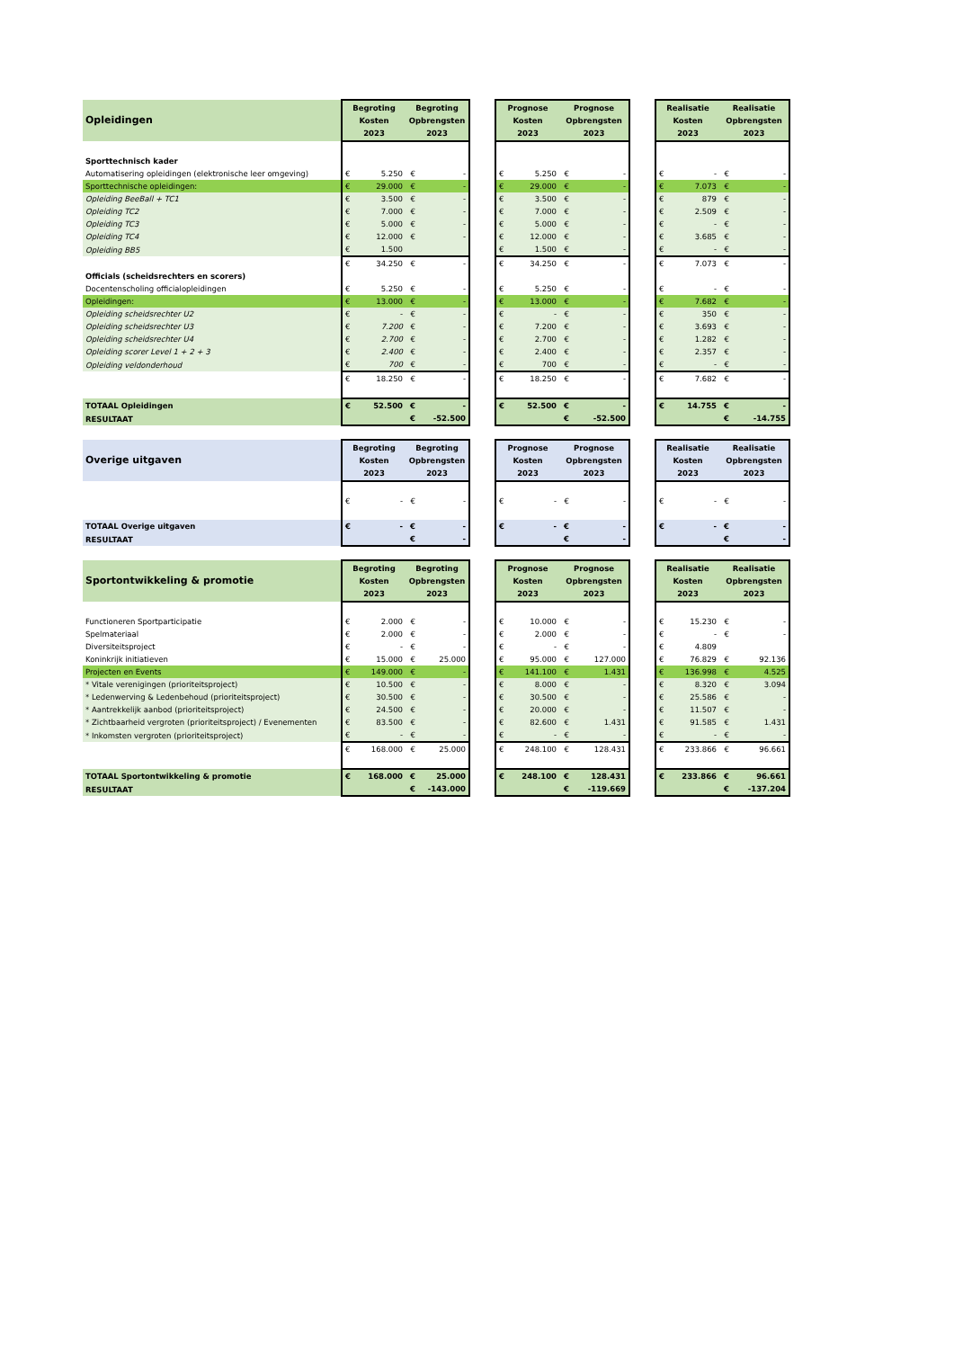| Opleidingen | Begroting Kosten 2023 | | Begroting Opbrengsten 2023 | | | Prognose Kosten 2023 | | Prognose Opbrengsten 2023 | | | Realisatie Kosten 2023 | | Realisatie Opbrengsten 2023 | |
| Sporttechnisch kader | | | | | | | | | | | | | | |
| Automatisering opleidingen (elektronische leer omgeving) | € | 5.250 | € | - | | € | 5.250 | € | - | | € | - | € | - |
| Sporttechnische opleidingen: | € | 29.000 | € | - | | € | 29.000 | € | - | | € | 7.073 | € | - |
| Opleiding BeeBall + TC1 | € | 3.500 | € | - | | € | 3.500 | € | - | | € | 879 | € | - |
| Opleiding TC2 | € | 7.000 | € | - | | € | 7.000 | € | - | | € | 2.509 | € | - |
| Opleiding TC3 | € | 5.000 | € | - | | € | 5.000 | € | - | | € | - | € | - |
| Opleiding TC4 | € | 12.000 | € | - | | € | 12.000 | € | - | | € | 3.685 | € | - |
| Opleiding BB5 | € | 1.500 | | | | € | 1.500 | € | - | | € | - | € | - |
| | € | 34.250 | € | - | | € | 34.250 | € | - | | € | 7.073 | € | - |
| Officials (scheidsrechters en scorers) | | | | | | | | | | | | | | |
| Docentenscholing officialopleidingen | € | 5.250 | € | - | | € | 5.250 | € | - | | € | - | € | - |
| Opleidingen: | € | 13.000 | € | - | | € | 13.000 | € | - | | € | 7.682 | € | - |
| Opleiding scheidsrechter U2 | € | - | € | - | | € | - | € | - | | € | 350 | € | - |
| Opleiding scheidsrechter U3 | € | 7.200 | € | - | | € | 7.200 | € | - | | € | 3.693 | € | - |
| Opleiding scheidsrechter U4 | € | 2.700 | € | - | | € | 2.700 | € | - | | € | 1.282 | € | - |
| Opleiding scorer Level 1 + 2 + 3 | € | 2.400 | € | - | | € | 2.400 | € | - | | € | 2.357 | € | - |
| Opleiding veldonderhoud | € | 700 | € | - | | € | 700 | € | - | | € | - | € | - |
| | € | 18.250 | € | - | | € | 18.250 | € | - | | € | 7.682 | € | - |
| TOTAAL Opleidingen | € | 52.500 | € | - | | € | 52.500 | € | - | | € | 14.755 | € | - |
| RESULTAAT | | | € | -52.500 | | | | € | -52.500 | | | | € | -14.755 |
| Overige uitgaven | Begroting Kosten 2023 | | Begroting Opbrengsten 2023 | | | Prognose Kosten 2023 | | Prognose Opbrengsten 2023 | | | Realisatie Kosten 2023 | | Realisatie Opbrengsten 2023 | |
| | € | - | € | - | | € | - | € | - | | € | - | € | - |
| TOTAAL Overige uitgaven | € | - | € | - | | € | - | € | - | | € | - | € | - |
| RESULTAAT | | | € | - | | | | € | - | | | | € | - |
| Sportontwikkeling & promotie | Begroting Kosten 2023 | | Begroting Opbrengsten 2023 | | | Prognose Kosten 2023 | | Prognose Opbrengsten 2023 | | | Realisatie Kosten 2023 | | Realisatie Opbrengsten 2023 | |
| Functioneren Sportparticipatie | € | 2.000 | € | - | | € | 10.000 | € | - | | € | 15.230 | € | - |
| Spelmateriaal | € | 2.000 | € | - | | € | 2.000 | € | - | | € | - | € | - |
| Diversiteitsproject | € | - | € | - | | € | - | € | - | | € | 4.809 | | |
| Koninkrijk initiatieven | € | 15.000 | € | 25.000 | | € | 95.000 | € | 127.000 | | € | 76.829 | € | 92.136 |
| Projecten en Events | € | 149.000 | € | - | | € | 141.100 | € | 1.431 | | € | 136.998 | € | 4.525 |
| * Vitale verenigingen (prioriteitsproject) | € | 10.500 | € | - | | € | 8.000 | € | - | | € | 8.320 | € | 3.094 |
| * Ledenwerving & Ledenbehoud (prioriteitsproject) | € | 30.500 | € | - | | € | 30.500 | € | - | | € | 25.586 | € | - |
| * Aantrekkelijk aanbod (prioriteitsproject) | € | 24.500 | € | - | | € | 20.000 | € | - | | € | 11.507 | € | - |
| * Zichtbaarheid vergroten (prioriteitsproject) / Evenementen | € | 83.500 | € | - | | € | 82.600 | € | 1.431 | | € | 91.585 | € | 1.431 |
| * Inkomsten vergroten (prioriteitsproject) | € | - | € | - | | € | - | € | - | | € | - | € | - |
| | € | 168.000 | € | 25.000 | | € | 248.100 | € | 128.431 | | € | 233.866 | € | 96.661 |
| TOTAAL Sportontwikkeling & promotie | € | 168.000 | € | 25.000 | | € | 248.100 | € | 128.431 | | € | 233.866 | € | 96.661 |
| RESULTAAT | | | € | -143.000 | | | | € | -119.669 | | | | € | -137.204 |